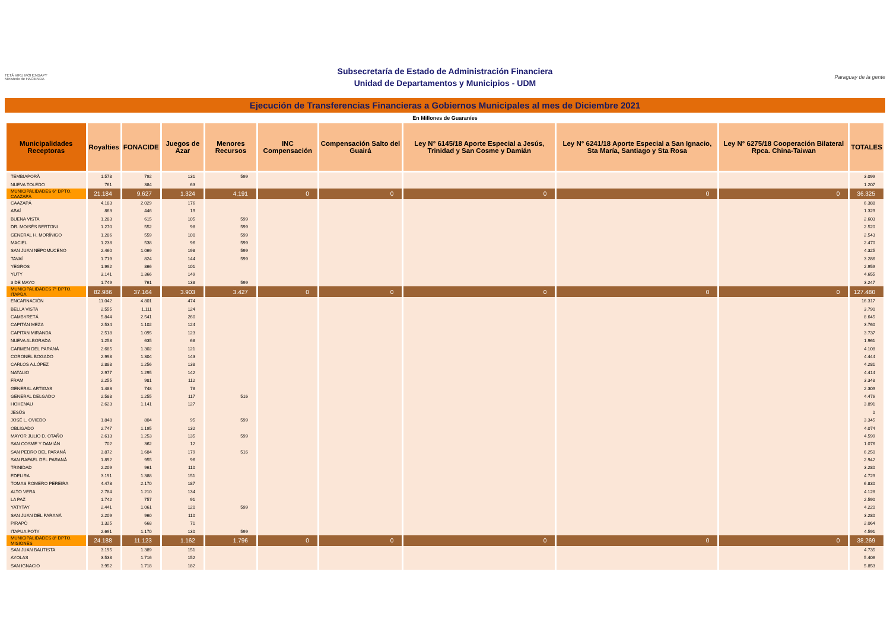TETÃ VIRU MOHENDAPY Ministerio de HACIENDA
Subsecretaría de Estado de Administración Financiera
Unidad de Departamentos y Municipios - UDM
Paraguay de la gente
Ejecución de Transferencias Financieras a Gobiernos Municipales al mes de Diciembre 2021
En Millones de Guaraníes
| Municipalidades Receptoras | Royalties | FONACIDE | Juegos de Azar | Menores Recursos | INC Compensación | Compensación Salto del Guairá | Ley N° 6145/18 Aporte Especial a Jesús, Trinidad y San Cosme y Damián | Ley N° 6241/18 Aporte Especial a San Ignacio, Sta María, Santiago y Sta Rosa | Ley N° 6275/18 Cooperación Bilateral Rpca. China-Taiwan | TOTALES |
| --- | --- | --- | --- | --- | --- | --- | --- | --- | --- | --- |
| TEMBIAPORÃ | 1.578 | 792 | 131 | 599 | | | | | | 3.099 |
| NUEVA TOLEDO | 761 | 384 | 63 | | | | | | | 1.207 |
| MUNICIPALIDADES 6° DPTO. CAAZAPÁ | 21.184 | 9.627 | 1.324 | 4.191 | 0 | 0 | 0 | 0 | 0 | 36.325 |
| CAAZAPÁ | 4.183 | 2.029 | 176 | | | | | | | 6.388 |
| ABAÍ | 863 | 446 | 19 | | | | | | | 1.329 |
| BUENA VISTA | 1.283 | 615 | 105 | 599 | | | | | | 2.603 |
| DR. MOISÉS BERTONI | 1.270 | 552 | 98 | 599 | | | | | | 2.520 |
| GENERAL H. MORÍNIGO | 1.286 | 559 | 100 | 599 | | | | | | 2.543 |
| MACIEL | 1.238 | 538 | 96 | 599 | | | | | | 2.470 |
| SAN JUAN NEPOMUCENO | 2.460 | 1.069 | 198 | 599 | | | | | | 4.325 |
| TAVAÍ | 1.719 | 824 | 144 | 599 | | | | | | 3.286 |
| YEGROS | 1.992 | 866 | 101 | | | | | | | 2.959 |
| YUTY | 3.141 | 1.366 | 149 | | | | | | | 4.655 |
| 3 DE MAYO | 1.749 | 761 | 138 | 599 | | | | | | 3.247 |
| MUNICIPALIDADES 7° DPTO. ITAPÚA | 82.986 | 37.164 | 3.903 | 3.427 | 0 | 0 | 0 | 0 | 0 | 127.480 |
| ENCARNACIÓN | 11.042 | 4.801 | 474 | | | | | | | 16.317 |
| BELLA VISTA | 2.555 | 1.111 | 124 | | | | | | | 3.790 |
| CAMBYRETÁ | 5.844 | 2.541 | 260 | | | | | | | 8.645 |
| CAPITÁN MEZA | 2.534 | 1.102 | 124 | | | | | | | 3.760 |
| CAPITAN MIRANDA | 2.518 | 1.095 | 123 | | | | | | | 3.737 |
| NUEVA ALBORADA | 1.258 | 635 | 68 | | | | | | | 1.961 |
| CARMEN DEL PARANÁ | 2.685 | 1.302 | 121 | | | | | | | 4.108 |
| CORONEL BOGADO | 2.998 | 1.304 | 143 | | | | | | | 4.444 |
| CARLOS A.LÓPEZ | 2.888 | 1.256 | 138 | | | | | | | 4.281 |
| NATALIO | 2.977 | 1.295 | 142 | | | | | | | 4.414 |
| FRAM | 2.255 | 981 | 112 | | | | | | | 3.348 |
| GENERAL ARTIGAS | 1.483 | 748 | 78 | | | | | | | 2.309 |
| GENERAL DELGADO | 2.588 | 1.255 | 117 | 516 | | | | | | 4.476 |
| HOHENAU | 2.623 | 1.141 | 127 | | | | | | | 3.891 |
| JESÚS | | | | | | | | | | 0 |
| JOSÉ L. OVIEDO | 1.848 | 804 | 95 | 599 | | | | | | 3.345 |
| OBLIGADO | 2.747 | 1.195 | 132 | | | | | | | 4.074 |
| MAYOR JULIO D. OTAÑO | 2.613 | 1.253 | 135 | 599 | | | | | | 4.599 |
| SAN COSME Y DAMIÁN | 702 | 362 | 12 | | | | | | | 1.076 |
| SAN PEDRO DEL PARANÁ | 3.872 | 1.684 | 179 | 516 | | | | | | 6.250 |
| SAN RAFAEL DEL PARANÁ | 1.892 | 955 | 96 | | | | | | | 2.942 |
| TRINIDAD | 2.209 | 961 | 110 | | | | | | | 3.280 |
| EDELIRA | 3.191 | 1.388 | 151 | | | | | | | 4.729 |
| TOMAS ROMERO PEREIRA | 4.473 | 2.170 | 187 | | | | | | | 6.830 |
| ALTO VERA | 2.784 | 1.210 | 134 | | | | | | | 4.128 |
| LA PAZ | 1.742 | 757 | 91 | | | | | | | 2.590 |
| YATYTAY | 2.441 | 1.061 | 120 | 599 | | | | | | 4.220 |
| SAN JUAN DEL PARANÁ | 2.209 | 960 | 110 | | | | | | | 3.280 |
| PIRAPÓ | 1.325 | 668 | 71 | | | | | | | 2.064 |
| ITAPUA POTY | 2.691 | 1.170 | 130 | 599 | | | | | | 4.591 |
| MUNICIPALIDADES 8° DPTO. MISIONES | 24.188 | 11.123 | 1.162 | 1.796 | 0 | 0 | 0 | 0 | 0 | 38.269 |
| SAN JUAN BAUTISTA | 3.195 | 1.389 | 151 | | | | | | | 4.735 |
| AYOLAS | 3.538 | 1.716 | 152 | | | | | | | 5.406 |
| SAN IGNACIO | 3.952 | 1.718 | 182 | | | | | | | 5.853 |